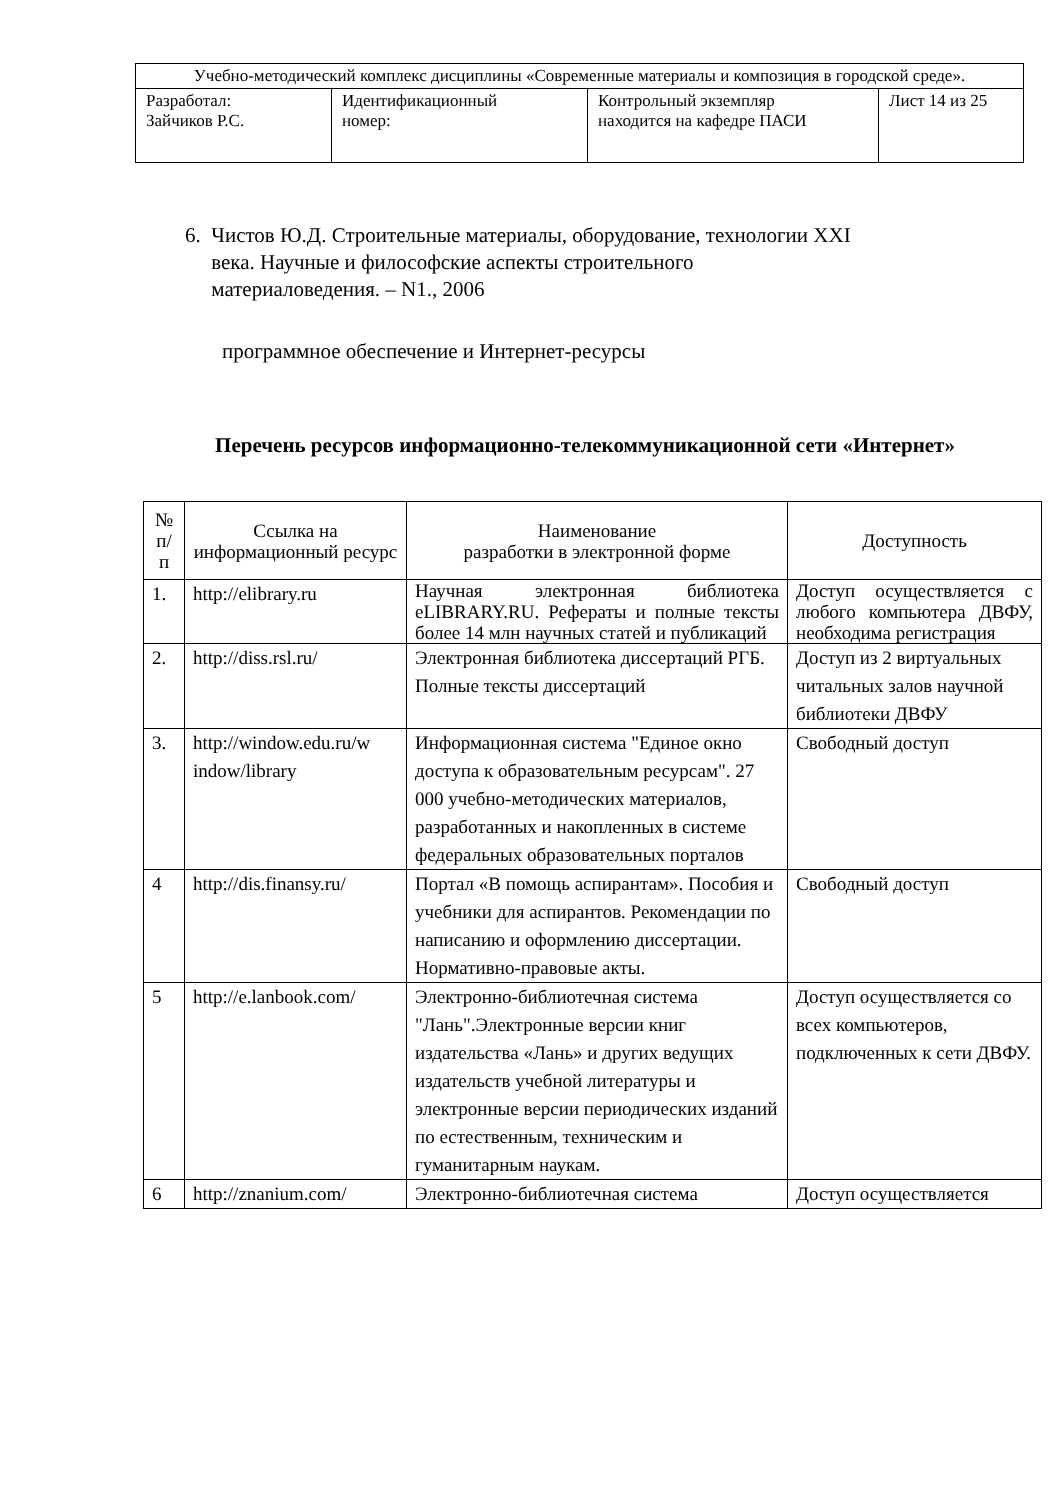| Учебно-методический комплекс дисциплины «Современные материалы и композиция в городской среде». | | | |
| Разработал: Зайчиков Р.С. | Идентификационный номер: | Контрольный экземпляр находится на кафедре ПАСИ | Лист 14 из 25 |
6. Чистов Ю.Д. Строительные материалы, оборудование, технологии XXI
века. Научные и философские аспекты строительного
материаловедения. – N1., 2006
программное обеспечение и Интернет-ресурсы
Перечень ресурсов информационно-телекоммуникационной сети «Интернет»
| № п/ п | Ссылка на информационный ресурс | Наименование разработки в электронной форме | Доступность |
| --- | --- | --- | --- |
| 1. | http://elibrary.ru | Научная электронная библиотека eLIBRARY.RU. Рефераты и полные тексты более 14 млн научных статей и публикаций | Доступ осуществляется с любого компьютера ДВФУ, необходима регистрация |
| 2. | http://diss.rsl.ru/ | Электронная библиотека диссертаций РГБ. Полные тексты диссертаций | Доступ из 2 виртуальных читальных залов научной библиотеки ДВФУ |
| 3. | http://window.edu.ru/w indow/library | Информационная система "Единое окно доступа к образовательным ресурсам". 27 000 учебно-методических материалов, разработанных и накопленных в системе федеральных образовательных порталов | Свободный доступ |
| 4 | http://dis.finansy.ru/ | Портал «В помощь аспирантам». Пособия и учебники для аспирантов. Рекомендации по написанию и оформлению диссертации. Нормативно-правовые акты. | Свободный доступ |
| 5 | http://e.lanbook.com/ | Электронно-библиотечная система "Лань".Электронные версии книг издательства «Лань» и других ведущих издательств учебной литературы и электронные версии периодических изданий по естественным, техническим и гуманитарным наукам. | Доступ осуществляется со всех компьютеров, подключенных к сети ДВФУ. |
| 6 | http://znanium.com/ | Электронно-библиотечная система | Доступ осуществляется |